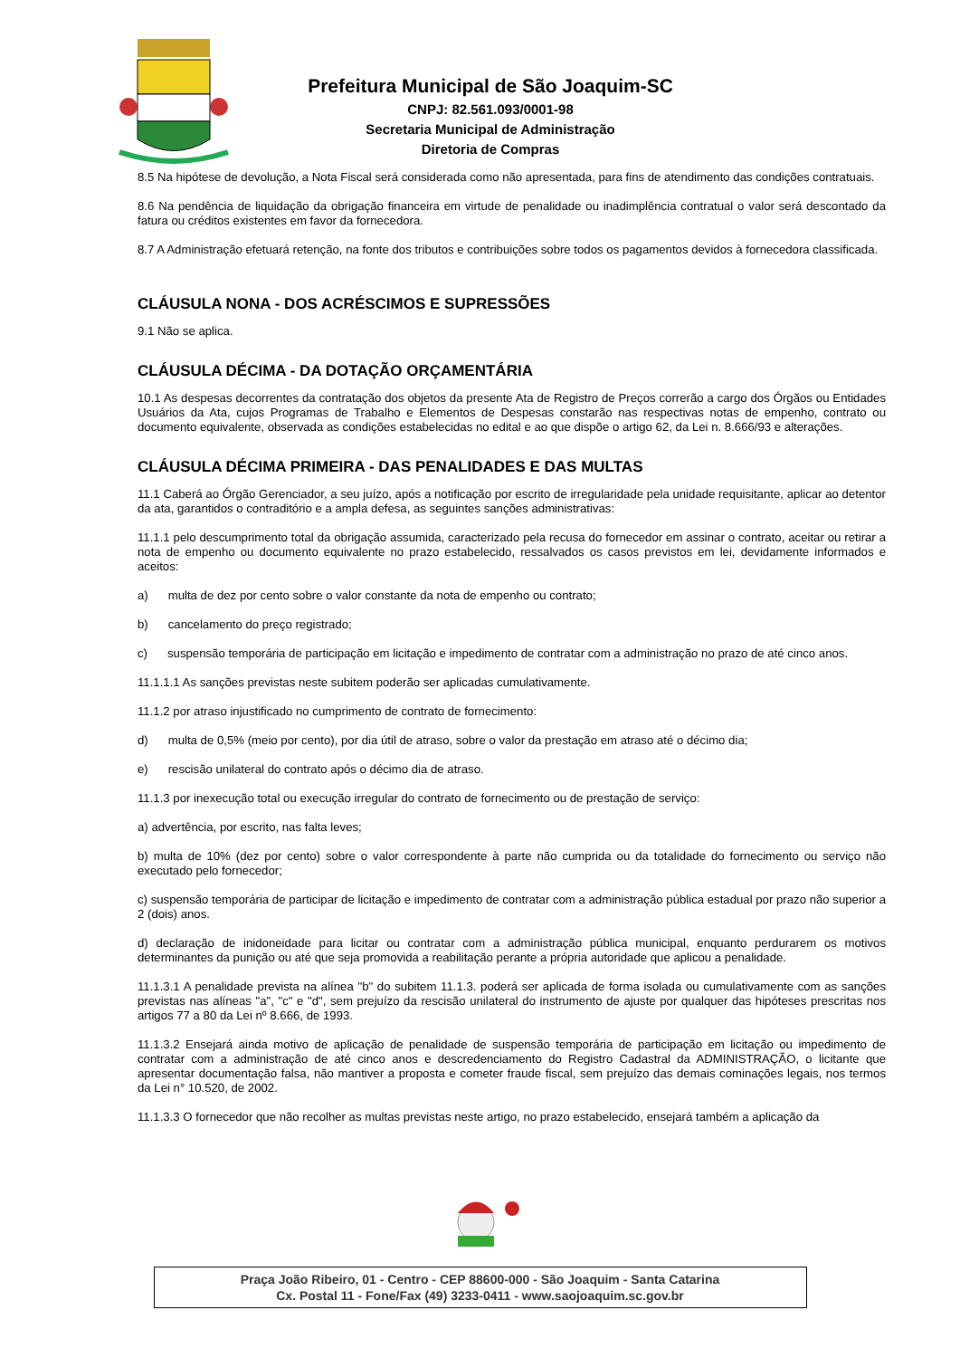Prefeitura Municipal de São Joaquim-SC
CNPJ: 82.561.093/0001-98
Secretaria Municipal de Administração
Diretoria de Compras
8.5 Na hipótese de devolução, a Nota Fiscal será considerada como não apresentada, para fins de atendimento das condições contratuais.
8.6 Na pendência de liquidação da obrigação financeira em virtude de penalidade ou inadimplência contratual o valor será descontado da fatura ou créditos existentes em favor da fornecedora.
8.7 A Administração efetuará retenção, na fonte dos tributos e contribuições sobre todos os pagamentos devidos à fornecedora classificada.
CLÁUSULA NONA - DOS ACRÉSCIMOS E SUPRESSÕES
9.1 Não se aplica.
CLÁUSULA DÉCIMA - DA DOTAÇÃO ORÇAMENTÁRIA
10.1 As despesas decorrentes da contratação dos objetos da presente Ata de Registro de Preços correrão a cargo dos Órgãos ou Entidades Usuários da Ata, cujos Programas de Trabalho e Elementos de Despesas constarão nas respectivas notas de empenho, contrato ou documento equivalente, observada as condições estabelecidas no edital e ao que dispõe o artigo 62, da Lei n. 8.666/93 e alterações.
CLÁUSULA DÉCIMA PRIMEIRA - DAS PENALIDADES E DAS MULTAS
11.1 Caberá ao Órgão Gerenciador, a seu juízo, após a notificação por escrito de irregularidade pela unidade requisitante, aplicar ao detentor da ata, garantidos o contraditório e a ampla defesa, as seguintes sanções administrativas:
11.1.1 pelo descumprimento total da obrigação assumida, caracterizado pela recusa do fornecedor em assinar o contrato, aceitar ou retirar a nota de empenho ou documento equivalente no prazo estabelecido, ressalvados os casos previstos em lei, devidamente informados e aceitos:
a) multa de dez por cento sobre o valor constante da nota de empenho ou contrato;
b) cancelamento do preço registrado;
c) suspensão temporária de participação em licitação e impedimento de contratar com a administração no prazo de até cinco anos.
11.1.1.1 As sanções previstas neste subitem poderão ser aplicadas cumulativamente.
11.1.2 por atraso injustificado no cumprimento de contrato de fornecimento:
d) multa de 0,5% (meio por cento), por dia útil de atraso, sobre o valor da prestação em atraso até o décimo dia;
e) rescisão unilateral do contrato após o décimo dia de atraso.
11.1.3 por inexecução total ou execução irregular do contrato de fornecimento ou de prestação de serviço:
a) advertência, por escrito, nas falta leves;
b) multa de 10% (dez por cento) sobre o valor correspondente à parte não cumprida ou da totalidade do fornecimento ou serviço não executado pelo fornecedor;
c) suspensão temporária de participar de licitação e impedimento de contratar com a administração pública estadual por prazo não superior a 2 (dois) anos.
d) declaração de inidoneidade para licitar ou contratar com a administração pública municipal, enquanto perdurarem os motivos determinantes da punição ou até que seja promovida a reabilitação perante a própria autoridade que aplicou a penalidade.
11.1.3.1 A penalidade prevista na alínea "b" do subitem 11.1.3. poderá ser aplicada de forma isolada ou cumulativamente com as sanções previstas nas alíneas "a", "c" e "d", sem prejuízo da rescisão unilateral do instrumento de ajuste por qualquer das hipóteses prescritas nos artigos 77 a 80 da Lei nº 8.666, de 1993.
11.1.3.2 Ensejará ainda motivo de aplicação de penalidade de suspensão temporária de participação em licitação ou impedimento de contratar com a administração de até cinco anos e descredenciamento do Registro Cadastral da ADMINISTRAÇÃO, o licitante que apresentar documentação falsa, não mantiver a proposta e cometer fraude fiscal, sem prejuízo das demais cominações legais, nos termos da Lei n° 10.520, de 2002.
11.1.3.3 O fornecedor que não recolher as multas previstas neste artigo, no prazo estabelecido, ensejará também a aplicação da
Praça João Ribeiro, 01 - Centro - CEP 88600-000 - São Joaquim - Santa Catarina
Cx. Postal 11 - Fone/Fax (49) 3233-0411 - www.saojoaquim.sc.gov.br